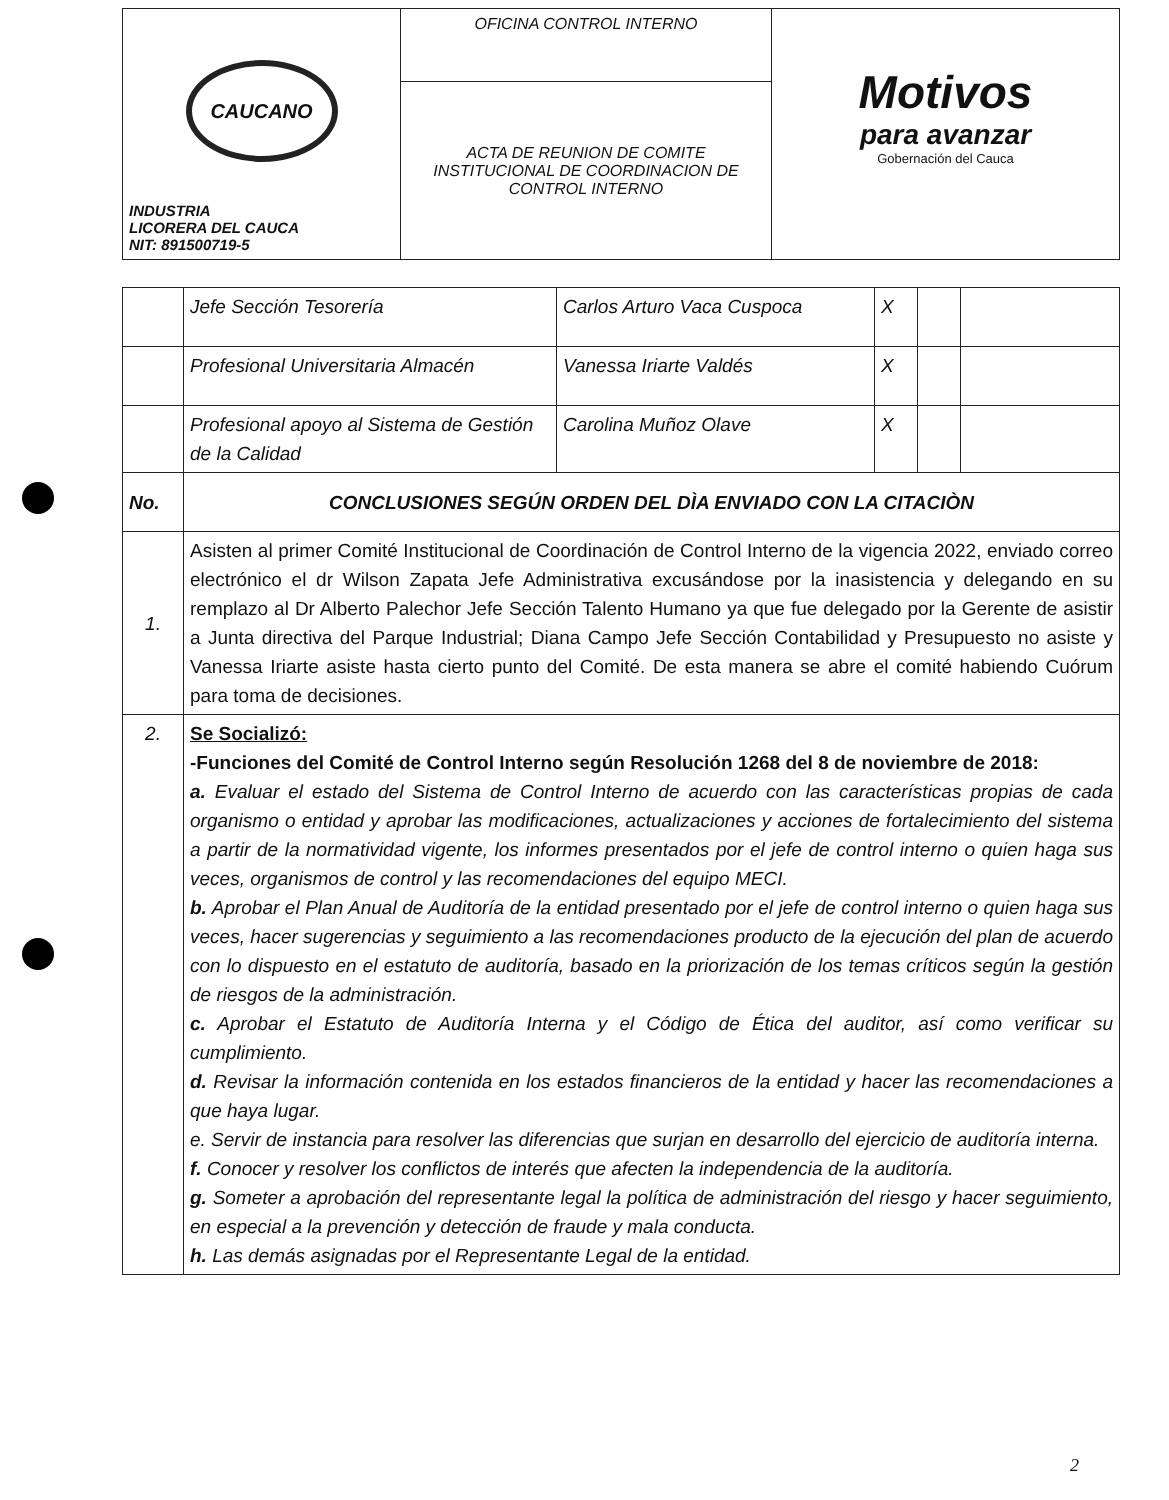| CAUCANO INDUSTRIA LICORERA DEL CAUCA NIT: 891500719-5 | OFICINA CONTROL INTERNO | Motivos para avanzar Gobernación del Cauca |
| | ACTA DE REUNION DE COMITE INSTITUCIONAL DE COORDINACION DE CONTROL INTERNO | |
| | Jefe Sección Tesorería | Carlos Arturo Vaca Cuspoca | X | | |
| | Profesional Universitaria Almacén | Vanessa Iriarte Valdés | X | | |
| | Profesional apoyo al Sistema de Gestión de la Calidad | Carolina Muñoz Olave | X | | |
| No. | CONCLUSIONES SEGÚN ORDEN DEL DÌA ENVIADO CON LA CITACIÒN | | | | |
| 1. | Asisten al primer Comité Institucional de Coordinación de Control Interno de la vigencia 2022, enviado correo electrónico el dr Wilson Zapata Jefe Administrativa excusándose por la inasistencia y delegando en su remplazo al Dr Alberto Palechor Jefe Sección Talento Humano ya que fue delegado por la Gerente de asistir a Junta directiva del Parque Industrial; Diana Campo Jefe Sección Contabilidad y Presupuesto no asiste y Vanessa Iriarte asiste hasta cierto punto del Comité. De esta manera se abre el comité habiendo Cuórum para toma de decisiones. | | | | |
| 2. | Se Socializó: -Funciones del Comité de Control Interno según Resolución 1268 del 8 de noviembre de 2018: a. Evaluar el estado del Sistema de Control Interno de acuerdo con las características propias de cada organismo o entidad y aprobar las modificaciones, actualizaciones y acciones de fortalecimiento del sistema a partir de la normatividad vigente, los informes presentados por el jefe de control interno o quien haga sus veces, organismos de control y las recomendaciones del equipo MECI. b. Aprobar el Plan Anual de Auditoría de la entidad presentado por el jefe de control interno o quien haga sus veces, hacer sugerencias y seguimiento a las recomendaciones producto de la ejecución del plan de acuerdo con lo dispuesto en el estatuto de auditoría, basado en la priorización de los temas críticos según la gestión de riesgos de la administración. c. Aprobar el Estatuto de Auditoría Interna y el Código de Ética del auditor, así como verificar su cumplimiento. d. Revisar la información contenida en los estados financieros de la entidad y hacer las recomendaciones a que haya lugar. e. Servir de instancia para resolver las diferencias que surjan en desarrollo del ejercicio de auditoría interna. f. Conocer y resolver los conflictos de interés que afecten la independencia de la auditoría. g. Someter a aprobación del representante legal la política de administración del riesgo y hacer seguimiento, en especial a la prevención y detección de fraude y mala conducta. h. Las demás asignadas por el Representante Legal de la entidad. | | | | |
2